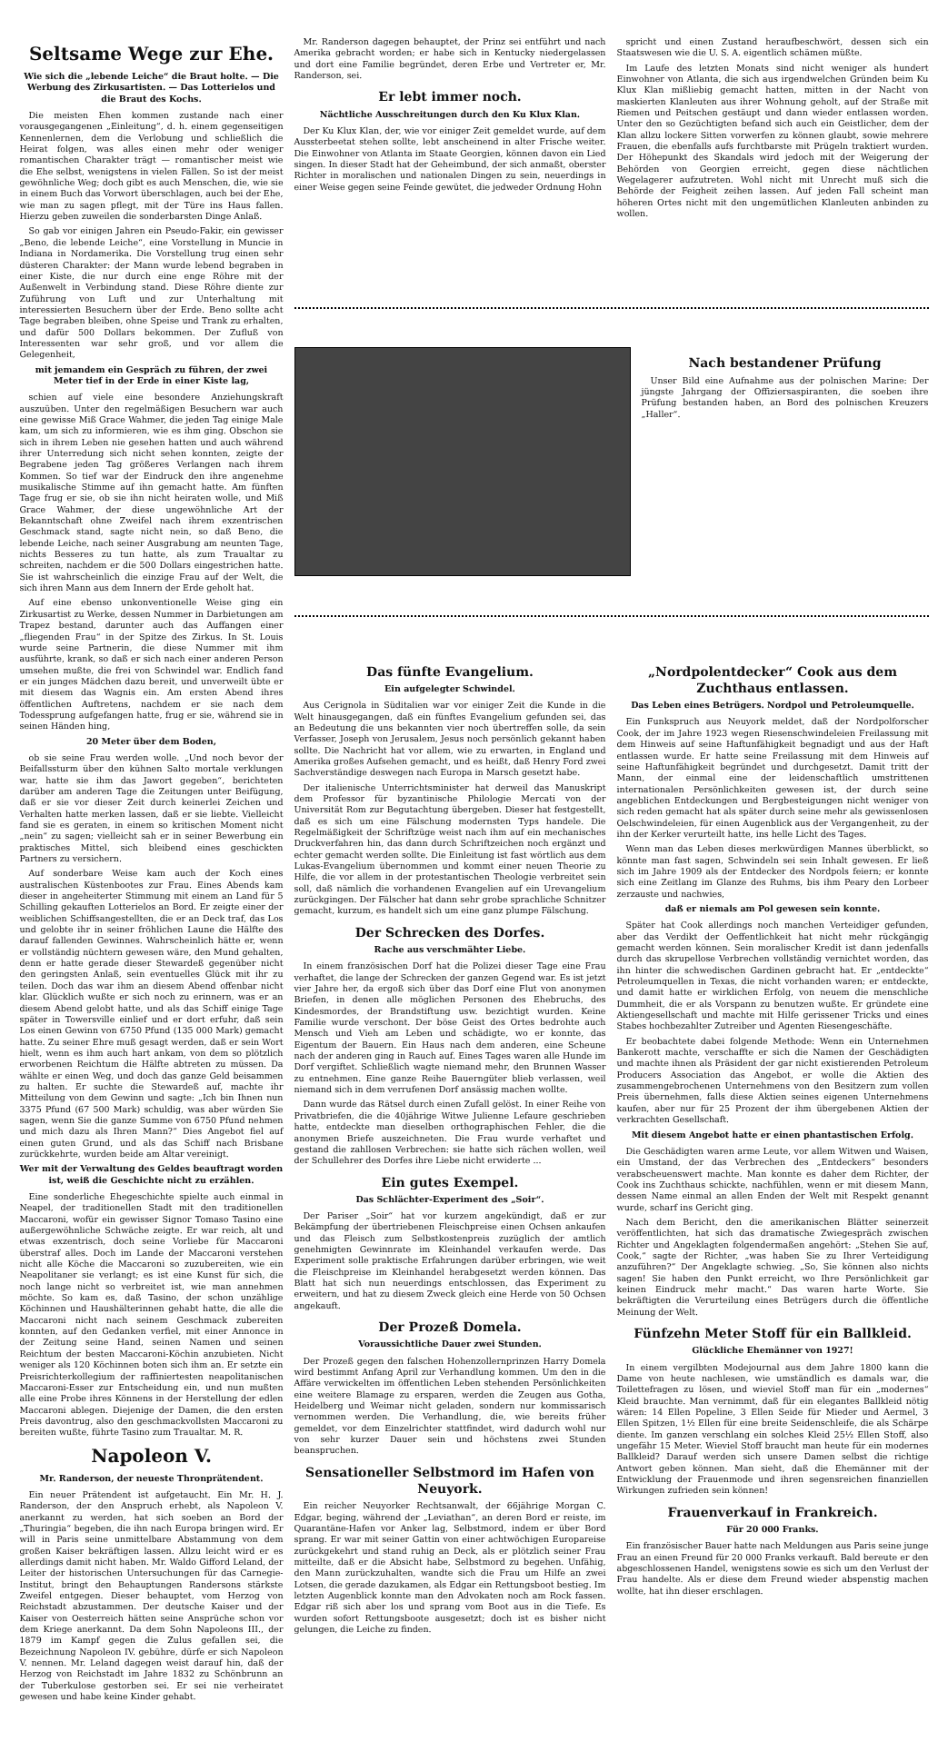Seltsame Wege zur Ehe.
Wie sich die „lebende Leiche“ die Braut holte. — Die Werbung des Zirkusartisten. — Das Lotterielos und die Braut des Kochs.
Die meisten Ehen kommen zustande nach einer vorausgegangenen „Einleitung“, d. h. einem gegenseitigen Kennenlernen, dem die Verlobung und schließlich die Heirat folgen, was alles einen mehr oder weniger romantischen Charakter trägt — romantischer meist wie die Ehe selbst, wenigstens in vielen Fällen. So ist der meist gewöhnliche Weg; doch gibt es auch Menschen, die, wie sie in einem Buch das Vorwort überschlagen, auch bei der Ehe, wie man zu sagen pflegt, mit der Türe ins Haus fallen. Hierzu geben zuweilen die sonderbarsten Dinge Anlaß.
So gab vor einigen Jahren ein Pseudo-Fakir, ein gewisser „Beno, die lebende Leiche“, eine Vorstellung in Muncie in Indiana in Nordamerika. Die Vorstellung trug einen sehr düsteren Charakter: der Mann wurde lebend begraben in einer Kiste, die nur durch eine enge Röhre mit der Außenwelt in Verbindung stand. Diese Röhre diente zur Zuführung von Luft und zur Unterhaltung mit interessierten Besuchern über der Erde. Beno sollte acht Tage begraben bleiben, ohne Speise und Trank zu erhalten, und dafür 500 Dollars bekommen. Der Zufluß von Interessenten war sehr groß, und vor allem die Gelegenheit,
mit jemandem ein Gespräch zu führen, der zwei Meter tief in der Erde in einer Kiste lag,
schien auf viele eine besondere Anziehungskraft auszuüben. Unter den regelmäßigen Besuchern war auch eine gewisse Miß Grace Wahmer, die jeden Tag einige Male kam, um sich zu informieren, wie es ihm ging. Obschon sie sich in ihrem Leben nie gesehen hatten und auch während ihrer Unterredung sich nicht sehen konnten, zeigte der Begrabene jeden Tag größeres Verlangen nach ihrem Kommen. So tief war der Eindruck den ihre angenehme musikalische Stimme auf ihn gemacht hatte. Am fünften Tage frug er sie, ob sie ihn nicht heiraten wolle, und Miß Grace Wahmer, der diese ungewöhnliche Art der Bekanntschaft ohne Zweifel nach ihrem exzentrischen Geschmack stand, sagte nicht nein, so daß Beno, die lebende Leiche, nach seiner Ausgrabung am neunten Tage, nichts Besseres zu tun hatte, als zum Traualtar zu schreiten, nachdem er die 500 Dollars eingestrichen hatte. Sie ist wahrscheinlich die einzige Frau auf der Welt, die sich ihren Mann aus dem Innern der Erde geholt hat.
Auf eine ebenso unkonventionelle Weise ging ein Zirkusartist zu Werke, dessen Nummer in Darbietungen am Trapez bestand, darunter auch das Auffangen einer „fliegenden Frau“ in der Spitze des Zirkus. In St. Louis wurde seine Partnerin, die diese Nummer mit ihm ausführte, krank, so daß er sich nach einer anderen Person umsehen mußte, die frei von Schwindel war. Endlich fand er ein junges Mädchen dazu bereit, und unverweilt übte er mit diesem das Wagnis ein. Am ersten Abend ihres öffentlichen Auftretens, nachdem er sie nach dem Todessprung aufgefangen hatte, frug er sie, während sie in seinen Händen hing,
20 Meter über dem Boden,
ob sie seine Frau werden wolle. „Und noch bevor der Beifallssturm über den kühnen Salto mortale verklungen war, hatte sie ihm das Jawort gegeben“, berichteten darüber am anderen Tage die Zeitungen unter Beifügung, daß er sie vor dieser Zeit durch keinerlei Zeichen und Verhalten hatte merken lassen, daß er sie liebte. Vielleicht fand sie es geraten, in einem so kritischen Moment nicht „nein“ zu sagen; vielleicht sah er in seiner Bewerbung ein praktisches Mittel, sich bleibend eines geschickten Partners zu versichern.
Auf sonderbare Weise kam auch der Koch eines australischen Küstenbootes zur Frau. Eines Abends kam dieser in angeheiterter Stimmung mit einem an Land für 5 Schilling gekauften Lotterielos an Bord. Er zeigte einer der weiblichen Schiffsangestellten, die er an Deck traf, das Los und gelobte ihr in seiner fröhlichen Laune die Hälfte des darauf fallenden Gewinnes. Wahrscheinlich hätte er, wenn er vollständig nüchtern gewesen wäre, den Mund gehalten, denn er hatte gerade dieser Stewardeß gegenüber nicht den geringsten Anlaß, sein eventuelles Glück mit ihr zu teilen. Doch das war ihm an diesem Abend offenbar nicht klar. Glücklich wußte er sich noch zu erinnern, was er an diesem Abend gelobt hatte, und als das Schiff einige Tage später in Towersville einlief und er dort erfuhr, daß sein Los einen Gewinn von 6750 Pfund (135 000 Mark) gemacht hatte. Zu seiner Ehre muß gesagt werden, daß er sein Wort hielt, wenn es ihm auch hart ankam, von dem so plötzlich erworbenen Reichtum die Hälfte abtreten zu müssen. Da wählte er einen Weg, und doch das ganze Geld beisammen zu halten. Er suchte die Stewardeß auf, machte ihr Mitteilung von dem Gewinn und sagte: „Ich bin Ihnen nun 3375 Pfund (67 500 Mark) schuldig, was aber würden Sie sagen, wenn Sie die ganze Summe von 6750 Pfund nehmen und mich dazu als Ihren Mann?“ Dies Angebot fiel auf einen guten Grund, und als das Schiff nach Brisbane zurückkehrte, wurden beide am Altar vereinigt.
Wer mit der Verwaltung des Geldes beauftragt worden ist, weiß die Geschichte nicht zu erzählen.
Eine sonderliche Ehegeschichte spielte auch einmal in Neapel, der traditionellen Stadt mit den traditionellen Maccaroni, wofür ein gewisser Signor Tomaso Tasino eine außergewöhnliche Schwäche zeigte. Er war reich, alt und etwas exzentrisch, doch seine Vorliebe für Maccaroni überstraf alles. Doch im Lande der Maccaroni verstehen nicht alle Köche die Maccaroni so zuzubereiten, wie ein Neapolitaner sie verlangt; es ist eine Kunst für sich, die noch lange nicht so verbreitet ist, wie man annehmen möchte. So kam es, daß Tasino, der schon unzählige Köchinnen und Haushälterinnen gehabt hatte, die alle die Maccaroni nicht nach seinem Geschmack zubereiten konnten, auf den Gedanken verfiel, mit einer Annonce in der Zeitung seine Hand, seinen Namen und seinen Reichtum der besten Maccaroni-Köchin anzubieten. Nicht weniger als 120 Köchinnen boten sich ihm an. Er setzte ein Preisrichterkollegium der raffiniertesten neapolitanischen Maccaroni-Esser zur Entscheidung ein, und nun mußten alle eine Probe ihres Könnens in der Herstellung der edlen Maccaroni ablegen. Diejenige der Damen, die den ersten Preis davontrug, also den geschmackvollsten Maccaroni zu bereiten wußte, führte Tasino zum Traualtar. M. R.
Napoleon V.
Mr. Randerson, der neueste Thronprätendent.
Ein neuer Prätendent ist aufgetaucht. Ein Mr. H. J. Randerson, der den Anspruch erhebt, als Napoleon V. anerkannt zu werden, hat sich soeben an Bord der „Thuringia“ begeben, die ihn nach Europa bringen wird. Er will in Paris seine unmittelbare Abstammung von dem großen Kaiser bekräftigen lassen. Allzu leicht wird er es allerdings damit nicht haben. Mr. Waldo Gifford Leland, der Leiter der historischen Untersuchungen für das Carnegie-Institut, bringt den Behauptungen Randersons stärkste Zweifel entgegen. Dieser behauptet, vom Herzog von Reichstadt abzustammen. Der deutsche Kaiser und der Kaiser von Oesterreich hätten seine Ansprüche schon vor dem Kriege anerkannt. Da dem Sohn Napoleons III., der 1879 im Kampf gegen die Zulus gefallen sei, die Bezeichnung Napoleon IV. gebühre, dürfe er sich Napoleon V. nennen. Mr. Leland dagegen weist darauf hin, daß der Herzog von Reichstadt im Jahre 1832 zu Schönbrunn an der Tuberkulose gestorben sei. Er sei nie verheiratet gewesen und habe keine Kinder gehabt.
Mr. Randerson dagegen behauptet, der Prinz sei entführt und nach Amerika gebracht worden; er habe sich in Kentucky niedergelassen und dort eine Familie begründet, deren Erbe und Vertreter er, Mr. Randerson, sei.
Er lebt immer noch.
Nächtliche Ausschreitungen durch den Ku Klux Klan.
Der Ku Klux Klan, der, wie vor einiger Zeit gemeldet wurde, auf dem Aussterbeetat stehen sollte, lebt anscheinend in alter Frische weiter. Die Einwohner von Atlanta im Staate Georgien, können davon ein Lied singen. In dieser Stadt hat der Geheimbund, der sich anmaßt, oberster Richter in moralischen und nationalen Dingen zu sein, neuerdings in einer Weise gegen seine Feinde gewütet, die jedweder Ordnung Hohn
spricht und einen Zustand heraufbeschwört, dessen sich ein Staatswesen wie die U. S. A. eigentlich schämen müßte.
Im Laufe des letzten Monats sind nicht weniger als hundert Einwohner von Atlanta, die sich aus irgendwelchen Gründen beim Ku Klux Klan mißliebig gemacht hatten, mitten in der Nacht von maskierten Klanleuten aus ihrer Wohnung geholt, auf der Straße mit Riemen und Peitschen gestäupt und dann wieder entlassen worden. Unter den so Gezüchtigten befand sich auch ein Geistlicher, dem der Klan allzu lockere Sitten vorwerfen zu können glaubt, sowie mehrere Frauen, die ebenfalls aufs furchtbarste mit Prügeln traktiert wurden. Der Höhepunkt des Skandals wird jedoch mit der Weigerung der Behörden von Georgien erreicht, gegen diese nächtlichen Wegelagerer aufzutreten. Wohl nicht mit Unrecht muß sich die Behörde der Feigheit zeihen lassen. Auf jeden Fall scheint man höheren Ortes nicht mit den ungemütlichen Klanleuten anbinden zu wollen.
Nach bestandener Prüfung
Unser Bild eine Aufnahme aus der polnischen Marine: Der jüngste Jahrgang der Offiziersaspiranten, die soeben ihre Prüfung bestanden haben, an Bord des polnischen Kreuzers „Haller“.
Das fünfte Evangelium.
Ein aufgelegter Schwindel.
Aus Cerignola in Süditalien war vor einiger Zeit die Kunde in die Welt hinausgegangen, daß ein fünftes Evangelium gefunden sei, das an Bedeutung die uns bekannten vier noch übertreffen solle, da sein Verfasser, Joseph von Jerusalem, Jesus noch persönlich gekannt haben sollte. Die Nachricht hat vor allem, wie zu erwarten, in England und Amerika großes Aufsehen gemacht, und es heißt, daß Henry Ford zwei Sachverständige deswegen nach Europa in Marsch gesetzt habe.
Der italienische Unterrichtsminister hat derweil das Manuskript dem Professor für byzantinische Philologie Mercati von der Universität Rom zur Begutachtung übergeben. Dieser hat festgestellt, daß es sich um eine Fälschung modernsten Typs handele. Die Regelmäßigkeit der Schriftzüge weist nach ihm auf ein mechanisches Druckverfahren hin, das dann durch Schriftzeichen noch ergänzt und echter gemacht werden sollte. Die Einleitung ist fast wörtlich aus dem Lukas-Evangelium übernommen und kommt einer neuen Theorie zu Hilfe, die vor allem in der protestantischen Theologie verbreitet sein soll, daß nämlich die vorhandenen Evangelien auf ein Urevangelium zurückgingen. Der Fälscher hat dann sehr grobe sprachliche Schnitzer gemacht, kurzum, es handelt sich um eine ganz plumpe Fälschung.
Der Schrecken des Dorfes.
Rache aus verschmähter Liebe.
In einem französischen Dorf hat die Polizei dieser Tage eine Frau verhaftet, die lange der Schrecken der ganzen Gegend war. Es ist jetzt vier Jahre her, da ergoß sich über das Dorf eine Flut von anonymen Briefen, in denen alle möglichen Personen des Ehebruchs, des Kindesmordes, der Brandstiftung usw. bezichtigt wurden. Keine Familie wurde verschont. Der böse Geist des Ortes bedrohte auch Mensch und Vieh am Leben und schädigte, wo er konnte, das Eigentum der Bauern. Ein Haus nach dem anderen, eine Scheune nach der anderen ging in Rauch auf. Eines Tages waren alle Hunde im Dorf vergiftet. Schließlich wagte niemand mehr, den Brunnen Wasser zu entnehmen. Eine ganze Reihe Bauerngüter blieb verlassen, weil niemand sich in dem verrufenen Dorf ansässig machen wollte.
Dann wurde das Rätsel durch einen Zufall gelöst. In einer Reihe von Privatbriefen, die die 40jährige Witwe Julienne Lefaure geschrieben hatte, entdeckte man dieselben orthographischen Fehler, die die anonymen Briefe auszeichneten. Die Frau wurde verhaftet und gestand die zahllosen Verbrechen: sie hatte sich rächen wollen, weil der Schullehrer des Dorfes ihre Liebe nicht erwiderte ...
Ein gutes Exempel.
Das Schlächter-Experiment des „Soir“.
Der Pariser „Soir“ hat vor kurzem angekündigt, daß er zur Bekämpfung der übertriebenen Fleischpreise einen Ochsen ankaufen und das Fleisch zum Selbstkostenpreis zuzüglich der amtlich genehmigten Gewinnrate im Kleinhandel verkaufen werde. Das Experiment solle praktische Erfahrungen darüber erbringen, wie weit die Fleischpreise im Kleinhandel herabgesetzt werden können. Das Blatt hat sich nun neuerdings entschlossen, das Experiment zu erweitern, und hat zu diesem Zweck gleich eine Herde von 50 Ochsen angekauft.
Der Prozeß Domela.
Voraussichtliche Dauer zwei Stunden.
Der Prozeß gegen den falschen Hohenzollernprinzen Harry Domela wird bestimmt Anfang April zur Verhandlung kommen. Um den in die Affäre verwickelten im öffentlichen Leben stehenden Persönlichkeiten eine weitere Blamage zu ersparen, werden die Zeugen aus Gotha, Heidelberg und Weimar nicht geladen, sondern nur kommissarisch vernommen werden. Die Verhandlung, die, wie bereits früher gemeldet, vor dem Einzelrichter stattfindet, wird dadurch wohl nur von sehr kurzer Dauer sein und höchstens zwei Stunden beanspruchen.
Sensationeller Selbstmord im Hafen von Neuyork.
Ein reicher Neuyorker Rechtsanwalt, der 66jährige Morgan C. Edgar, beging, während der „Leviathan“, an deren Bord er reiste, im Quarantäne-Hafen vor Anker lag, Selbstmord, indem er über Bord sprang. Er war mit seiner Gattin von einer achtwöchigen Europareise zurückgekehrt und stand ruhig an Deck, als er plötzlich seiner Frau mitteilte, daß er die Absicht habe, Selbstmord zu begehen. Unfähig, den Mann zurückzuhalten, wandte sich die Frau um Hilfe an zwei Lotsen, die gerade dazukamen, als Edgar ein Rettungsboot bestieg. Im letzten Augenblick konnte man den Advokaten noch am Rock fassen. Edgar riß sich aber los und sprang vom Boot aus in die Tiefe. Es wurden sofort Rettungsboote ausgesetzt; doch ist es bisher nicht gelungen, die Leiche zu finden.
„Nordpolentdecker“ Cook aus dem Zuchthaus entlassen.
Das Leben eines Betrügers. Nordpol und Petroleumquelle.
Ein Funkspruch aus Neuyork meldet, daß der Nordpolforscher Cook, der im Jahre 1923 wegen Riesenschwindeleien Freilassung mit dem Hinweis auf seine Haftunfähigkeit begnadigt und aus der Haft entlassen wurde. Er hatte seine Freilassung mit dem Hinweis auf seine Haftunfähigkeit begründet und durchgesetzt. Damit tritt der Mann, der einmal eine der leidenschaftlich umstrittenen internationalen Persönlichkeiten gewesen ist, der durch seine angeblichen Entdeckungen und Bergbesteigungen nicht weniger von sich reden gemacht hat als später durch seine mehr als gewissenlosen Oelschwindeleien, für einen Augenblick aus der Vergangenheit, zu der ihn der Kerker verurteilt hatte, ins helle Licht des Tages.
Wenn man das Leben dieses merkwürdigen Mannes überblickt, so könnte man fast sagen, Schwindeln sei sein Inhalt gewesen. Er ließ sich im Jahre 1909 als der Entdecker des Nordpols feiern; er konnte sich eine Zeitlang im Glanze des Ruhms, bis ihm Peary den Lorbeer zerzauste und nachwies,
daß er niemals am Pol gewesen sein konnte.
Später hat Cook allerdings noch manchen Verteidiger gefunden, aber das Verdikt der Oeffentlichkeit hat nicht mehr rückgängig gemacht werden können. Sein moralischer Kredit ist dann jedenfalls durch das skrupellose Verbrechen vollständig vernichtet worden, das ihn hinter die schwedischen Gardinen gebracht hat. Er „entdeckte“ Petroleumquellen in Texas, die nicht vorhanden waren; er entdeckte, und damit hatte er wirklichen Erfolg, von neuem die menschliche Dummheit, die er als Vorspann zu benutzen wußte. Er gründete eine Aktiengesellschaft und machte mit Hilfe gerissener Tricks und eines Stabes hochbezahlter Zutreiber und Agenten Riesengeschäfte.
Er beobachtete dabei folgende Methode: Wenn ein Unternehmen Bankerott machte, verschaffte er sich die Namen der Geschädigten und machte ihnen als Präsident der gar nicht existierenden Petroleum Producers Association das Angebot, er wolle die Aktien des zusammengebrochenen Unternehmens von den Besitzern zum vollen Preis übernehmen, falls diese Aktien seines eigenen Unternehmens kaufen, aber nur für 25 Prozent der ihm übergebenen Aktien der verkrachten Gesellschaft.
Mit diesem Angebot hatte er einen phantastischen Erfolg.
Die Geschädigten waren arme Leute, vor allem Witwen und Waisen, ein Umstand, der das Verbrechen des „Entdeckers“ besonders verabscheuenswert machte. Man konnte es daher dem Richter, der Cook ins Zuchthaus schickte, nachfühlen, wenn er mit diesem Mann, dessen Name einmal an allen Enden der Welt mit Respekt genannt wurde, scharf ins Gericht ging.
Nach dem Bericht, den die amerikanischen Blätter seinerzeit veröffentlichten, hat sich das dramatische Zwiegespräch zwischen Richter und Angeklagten folgendermaßen angehört: „Stehen Sie auf, Cook,“ sagte der Richter, „was haben Sie zu Ihrer Verteidigung anzuführen?“ Der Angeklagte schwieg. „So, Sie können also nichts sagen! Sie haben den Punkt erreicht, wo Ihre Persönlichkeit gar keinen Eindruck mehr macht.“ Das waren harte Worte. Sie bekräftigten die Verurteilung eines Betrügers durch die öffentliche Meinung der Welt.
Fünfzehn Meter Stoff für ein Ballkleid.
Glückliche Ehemänner von 1927!
In einem vergilbten Modejournal aus dem Jahre 1800 kann die Dame von heute nachlesen, wie umständlich es damals war, die Toilettefragen zu lösen, und wieviel Stoff man für ein „modernes“ Kleid brauchte. Man vernimmt, daß für ein elegantes Ballkleid nötig wären: 14 Ellen Popeline, 3 Ellen Seide für Mieder und Aermel, 3 Ellen Spitzen, 1½ Ellen für eine breite Seidenschleife, die als Schärpe diente. Im ganzen verschlang ein solches Kleid 25½ Ellen Stoff, also ungefähr 15 Meter. Wieviel Stoff braucht man heute für ein modernes Ballkleid? Darauf werden sich unsere Damen selbst die richtige Antwort geben können. Man sieht, daß die Ehemänner mit der Entwicklung der Frauenmode und ihren segensreichen finanziellen Wirkungen zufrieden sein können!
Frauenverkauf in Frankreich.
Für 20 000 Franks.
Ein französischer Bauer hatte nach Meldungen aus Paris seine junge Frau an einen Freund für 20 000 Franks verkauft. Bald bereute er den abgeschlossenen Handel, wenigstens sowie es sich um den Verlust der Frau handelte. Als er diese dem Freund wieder abspenstig machen wollte, hat ihn dieser erschlagen.